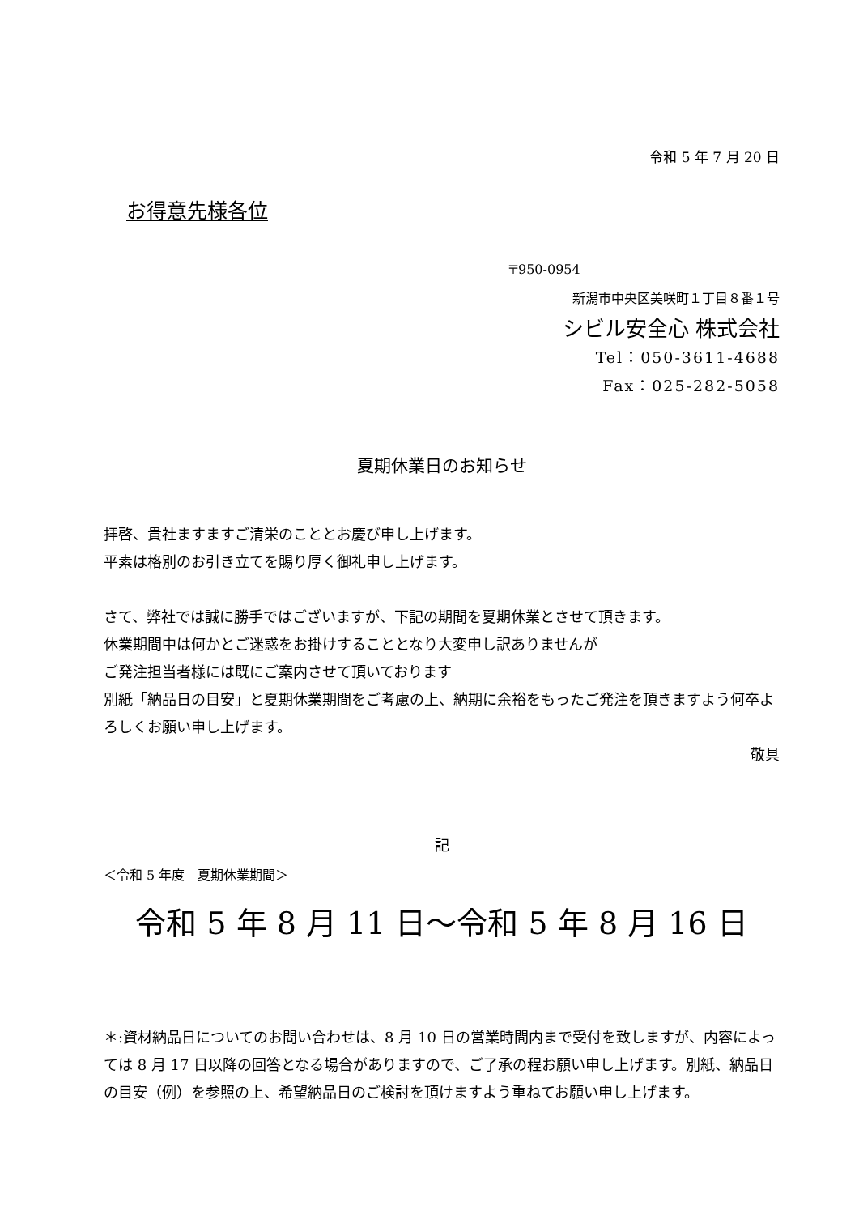令和 5 年 7 月 20 日
お得意先様各位
〒950-0954
新潟市中央区美咲町１丁目８番１号
シビル安全心 株式会社
Tel：050-3611-4688
Fax：025-282-5058
夏期休業日のお知らせ
拝啓、貴社ますますご清栄のこととお慶び申し上げます。
平素は格別のお引き立てを賜り厚く御礼申し上げます。
さて、弊社では誠に勝手ではございますが、下記の期間を夏期休業とさせて頂きます。
休業期間中は何かとご迷惑をお掛けすることとなり大変申し訳ありませんが
ご発注担当者様には既にご案内させて頂いております
別紙「納品日の目安」と夏期休業期間をご考慮の上、納期に余裕をもったご発注を頂きますよう何卒よろしくお願い申し上げます。
敬具
記
＜令和 5 年度　夏期休業期間＞
令和 5 年 8 月 11 日～令和 5 年 8 月 16 日
＊:資材納品日についてのお問い合わせは、8 月 10 日の営業時間内まで受付を致しますが、内容によっては 8 月 17 日以降の回答となる場合がありますので、ご了承の程お願い申し上げます。別紙、納品日の目安（例）を参照の上、希望納品日のご検討を頂けますよう重ねてお願い申し上げます。